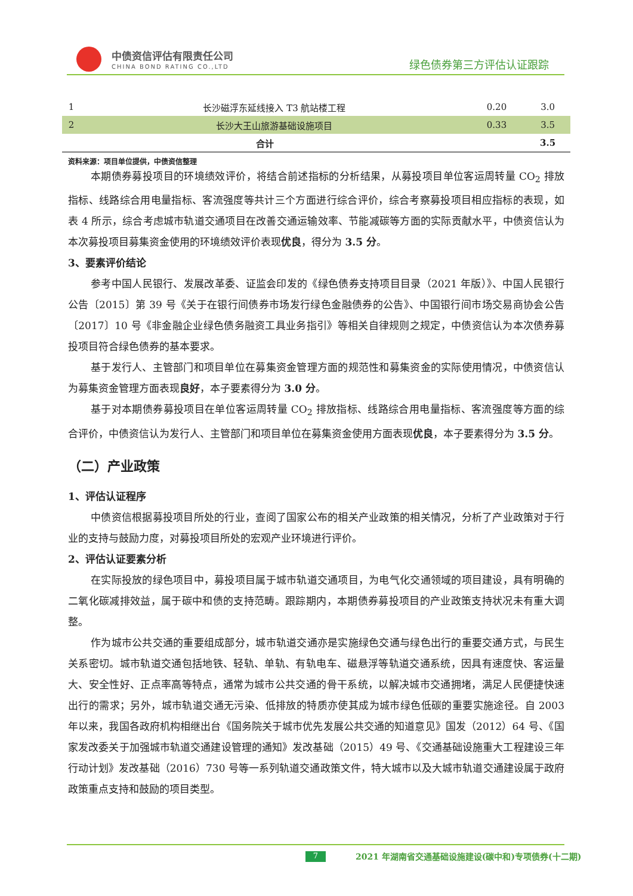中债资信评估有限责任公司
CHINA BOND RATING CO.,LTD 绿色债券第三方评估认证跟踪
| 1 | 长沙磁浮东延线接入 T3 航站楼工程 | 0.20 | 3.0 |
| 2 | 长沙大王山旅游基础设施项目 | 0.33 | 3.5 |
| 合计 | | | 3.5 |
资料来源：项目单位提供，中债资信整理
本期债券募投项目的环境绩效评价，将结合前述指标的分析结果，从募投项目单位客运周转量 CO<sub>2</sub> 排放指标、线路综合用电量指标、客流强度等共计三个方面进行综合评价，综合考察募投项目相应指标的表现，如表 4 所示，综合考虑城市轨道交通项目在改善交通运输效率、节能减碳等方面的实际贡献水平，中债资信认为本次募投项目募集资金使用的环境绩效评价表现优良，得分为 3.5 分。
3、要素评价结论
参考中国人民银行、发展改革委、证监会印发的《绿色债券支持项目目录（2021 年版）》、中国人民银行公告〔2015〕第 39 号《关于在银行间债券市场发行绿色金融债券的公告》、中国银行间市场交易商协会公告〔2017〕10 号《非金融企业绿色债务融资工具业务指引》等相关自律规则之规定，中债资信认为本次债券募投项目符合绿色债券的基本要求。
基于发行人、主管部门和项目单位在募集资金管理方面的规范性和募集资金的实际使用情况，中债资信认为募集资金管理方面表现良好，本子要素得分为 3.0 分。
基于对本期债券募投项目在单位客运周转量 CO<sub>2</sub> 排放指标、线路综合用电量指标、客流强度等方面的综合评价，中债资信认为发行人、主管部门和项目单位在募集资金使用方面表现优良，本子要素得分为 3.5 分。
（二）产业政策
1、评估认证程序
中债资信根据募投项目所处的行业，查阅了国家公布的相关产业政策的相关情况，分析了产业政策对于行业的支持与鼓励力度，对募投项目所处的宏观产业环境进行评价。
2、评估认证要素分析
在实际投放的绿色项目中，募投项目属于城市轨道交通项目，为电气化交通领域的项目建设，具有明确的二氧化碳减排效益，属于碳中和债的支持范畴。跟踪期内，本期债券募投项目的产业政策支持状况未有重大调整。
作为城市公共交通的重要组成部分，城市轨道交通亦是实施绿色交通与绿色出行的重要交通方式，与民生关系密切。城市轨道交通包括地铁、轻轨、单轨、有轨电车、磁悬浮等轨道交通系统，因具有速度快、客运量大、安全性好、正点率高等特点，通常为城市公共交通的骨干系统，以解决城市交通拥堵，满足人民便捷快速出行的需求；另外，城市轨道交通无污染、低排放的特质亦使其成为城市绿色低碳的重要实施途径。自 2003 年以来，我国各政府机构相继出台《国务院关于城市优先发展公共交通的知道意见》国发（2012）64 号、《国家发改委关于加强城市轨道交通建设管理的通知》发改基础（2015）49 号、《交通基础设施重大工程建设三年行动计划》发改基础（2016）730 号等一系列轨道交通政策文件，特大城市以及大城市轨道交通建设属于政府政策重点支持和鼓励的项目类型。
7 2021 年湖南省交通基础设施建设(碳中和)专项债券(十二期)